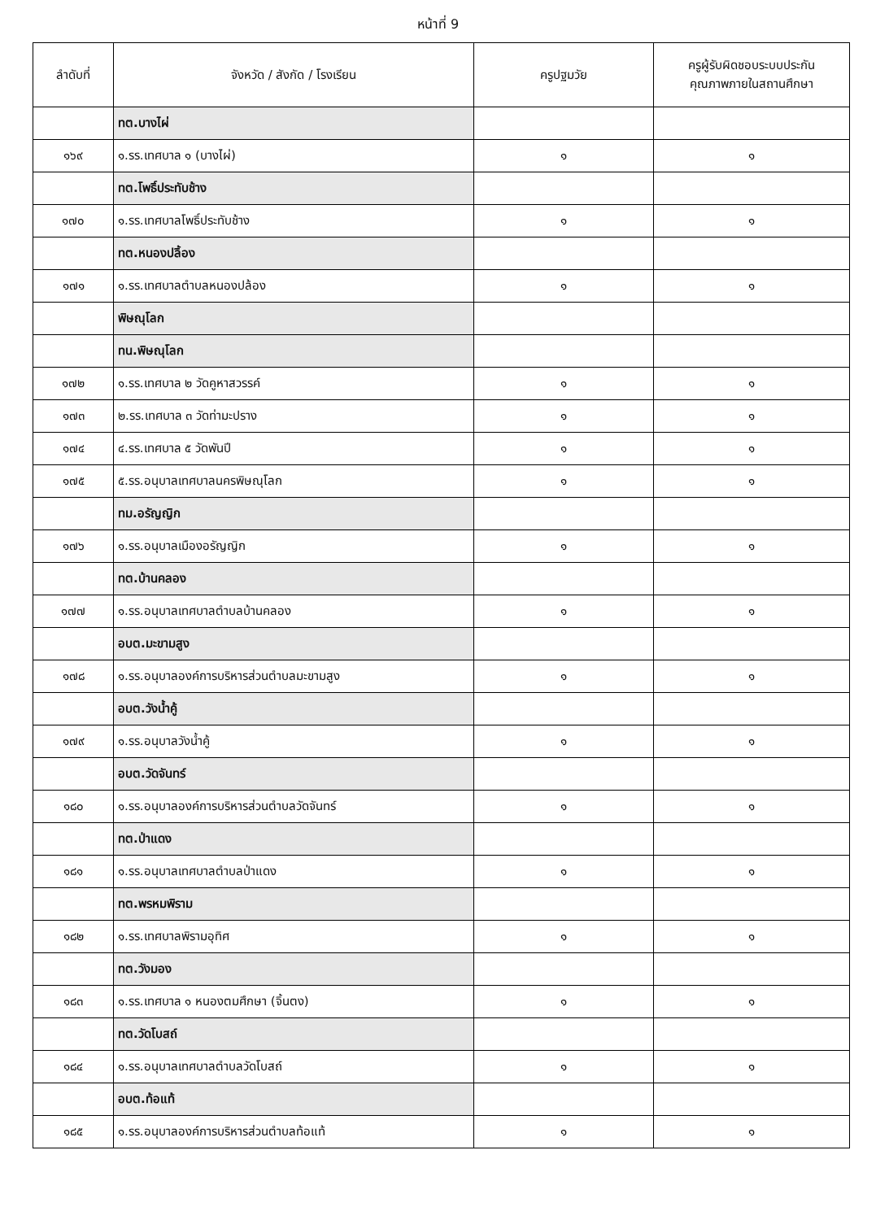หน้าที่ 9
| ลำดับที่ | จังหวัด / สังกัด / โรงเรียน | ครูปฐมวัย | ครูผู้รับผิดชอบระบบประกัน คุณภาพภายในสถานศึกษา |
| --- | --- | --- | --- |
| | ทต.บางไผ่ | | |
| ๑๖๙ | ๑.รร.เทศบาล ๑ (บางไผ่) | ๑ | ๑ |
| | ทต.โพธิ์ประทับช้าง | | |
| ๑๗๐ | ๑.รร.เทศบาลโพธิ์ประทับช้าง | ๑ | ๑ |
| | ทต.หนองปลิ้อง | | |
| ๑๗๑ | ๑.รร.เทศบาลตำบลหนองปล้อง | ๑ | ๑ |
| | พิษณุโลก | | |
| | ทน.พิษณุโลก | | |
| ๑๗๒ | ๑.รร.เทศบาล ๒ วัดคูหาสวรรค์ | ๑ | ๑ |
| ๑๗๓ | ๒.รร.เทศบาล ๓ วัดท่ามะปราง | ๑ | ๑ |
| ๑๗๔ | ๔.รร.เทศบาล ๕ วัดพันปี | ๑ | ๑ |
| ๑๗๕ | ๕.รร.อนุบาลเทศบาลนครพิษณุโลก | ๑ | ๑ |
| | ทม.อรัญญิก | | |
| ๑๗๖ | ๑.รร.อนุบาลเมืองอรัญญิก | ๑ | ๑ |
| | ทต.บ้านคลอง | | |
| ๑๗๗ | ๑.รร.อนุบาลเทศบาลตำบลบ้านคลอง | ๑ | ๑ |
| | อบต.มะขามสูง | | |
| ๑๗๘ | ๑.รร.อนุบาลองค์การบริหารส่วนตำบลมะขามสูง | ๑ | ๑ |
| | อบต.วังน้ำคู้ | | |
| ๑๗๙ | ๑.รร.อนุบาลวังน้ำคู้ | ๑ | ๑ |
| | อบต.วัดจันทร์ | | |
| ๑๘๐ | ๑.รร.อนุบาลองค์การบริหารส่วนตำบลวัดจันทร์ | ๑ | ๑ |
| | ทต.ป่าแดง | | |
| ๑๘๑ | ๑.รร.อนุบาลเทศบาลตำบลป่าแดง | ๑ | ๑ |
| | ทต.พรหมพิราม | | |
| ๑๘๒ | ๑.รร.เทศบาลพิรามอุทิศ | ๑ | ๑ |
| | ทต.วังมอง | | |
| ๑๘๓ | ๑.รร.เทศบาล ๑ หนองตมศึกษา (จิ้นตง) | ๑ | ๑ |
| | ทต.วัดโบสถ์ | | |
| ๑๘๔ | ๑.รร.อนุบาลเทศบาลตำบลวัดโบสถ์ | ๑ | ๑ |
| | อบต.ท้อแท้ | | |
| ๑๘๕ | ๑.รร.อนุบาลองค์การบริหารส่วนตำบลท้อแท้ | ๑ | ๑ |